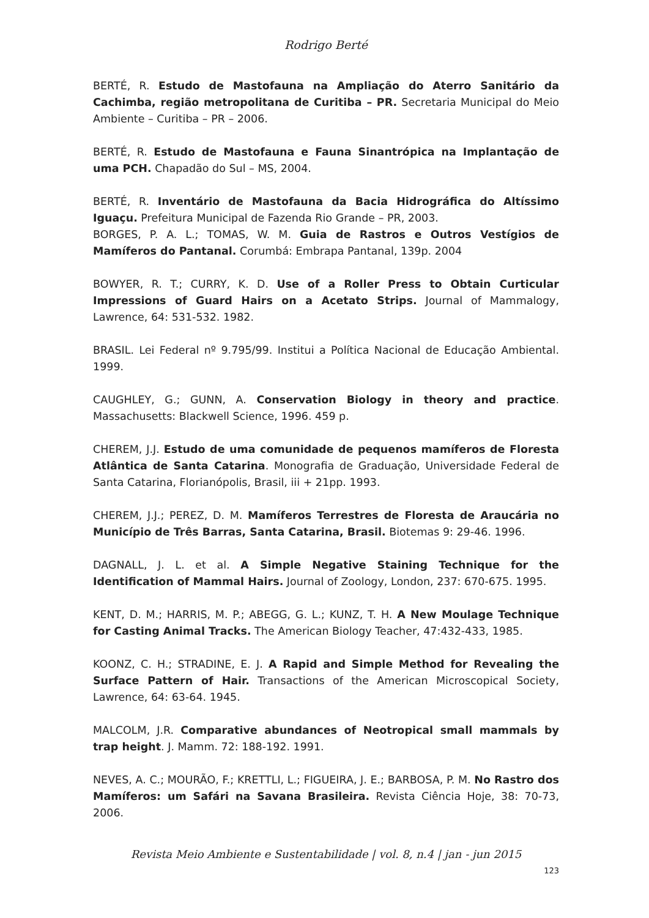Rodrigo Berté
BERTÉ, R. Estudo de Mastofauna na Ampliação do Aterro Sanitário da Cachimba, região metropolitana de Curitiba – PR. Secretaria Municipal do Meio Ambiente – Curitiba – PR – 2006.
BERTÉ, R. Estudo de Mastofauna e Fauna Sinantrópica na Implantação de uma PCH. Chapadão do Sul – MS, 2004.
BERTÉ, R. Inventário de Mastofauna da Bacia Hidrográfica do Altíssimo Iguaçu. Prefeitura Municipal de Fazenda Rio Grande – PR, 2003.
BORGES, P. A. L.; TOMAS, W. M. Guia de Rastros e Outros Vestígios de Mamíferos do Pantanal. Corumbá: Embrapa Pantanal, 139p. 2004
BOWYER, R. T.; CURRY, K. D. Use of a Roller Press to Obtain Curticular Impressions of Guard Hairs on a Acetato Strips. Journal of Mammalogy, Lawrence, 64: 531-532. 1982.
BRASIL. Lei Federal nº 9.795/99. Institui a Política Nacional de Educação Ambiental. 1999.
CAUGHLEY, G.; GUNN, A. Conservation Biology in theory and practice. Massachusetts: Blackwell Science, 1996. 459 p.
CHEREM, J.J. Estudo de uma comunidade de pequenos mamíferos de Floresta Atlântica de Santa Catarina. Monografia de Graduação, Universidade Federal de Santa Catarina, Florianópolis, Brasil, iii + 21pp. 1993.
CHEREM, J.J.; PEREZ, D. M. Mamíferos Terrestres de Floresta de Araucária no Município de Três Barras, Santa Catarina, Brasil. Biotemas 9: 29-46. 1996.
DAGNALL, J. L. et al. A Simple Negative Staining Technique for the Identification of Mammal Hairs. Journal of Zoology, London, 237: 670-675. 1995.
KENT, D. M.; HARRIS, M. P.; ABEGG, G. L.; KUNZ, T. H. A New Moulage Technique for Casting Animal Tracks. The American Biology Teacher, 47:432-433, 1985.
KOONZ, C. H.; STRADINE, E. J. A Rapid and Simple Method for Revealing the Surface Pattern of Hair. Transactions of the American Microscopical Society, Lawrence, 64: 63-64. 1945.
MALCOLM, J.R. Comparative abundances of Neotropical small mammals by trap height. J. Mamm. 72: 188-192. 1991.
NEVES, A. C.; MOURÃO, F.; KRETTLI, L.; FIGUEIRA, J. E.; BARBOSA, P. M. No Rastro dos Mamíferos: um Safári na Savana Brasileira. Revista Ciência Hoje, 38: 70-73, 2006.
Revista Meio Ambiente e Sustentabilidade | vol. 8, n.4 | jan - jun 2015
123